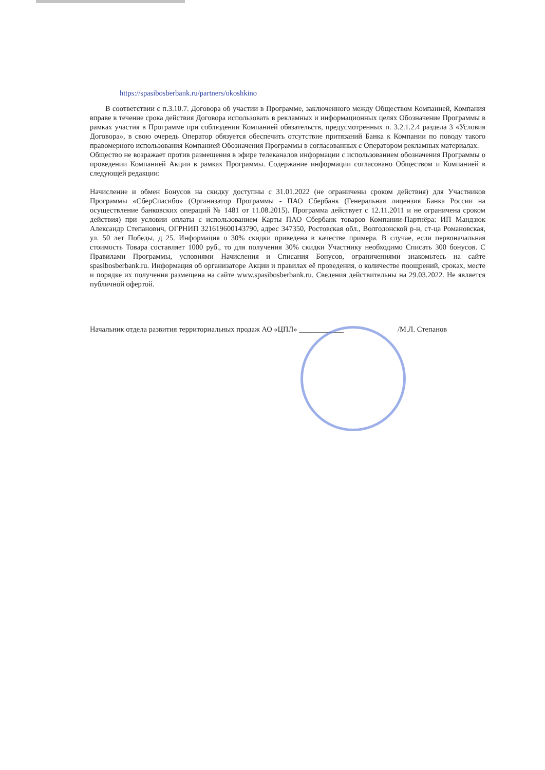https://spasibosberbank.ru/partners/okoshkino
В соответствии с п.3.10.7. Договора об участии в Программе, заключенного между Обществом Компанией, Компания вправе в течение срока действия Договора использовать в рекламных и информационных целях Обозначение Программы в рамках участия в Программе при соблюдении Компанией обязательств, предусмотренных п. 3.2.1.2.4 раздела 3 «Условия Договора», в свою очередь Оператор обязуется обеспечить отсутствие притязаний Банка к Компании по поводу такого правомерного использования Компанией Обозначения Программы в согласованных с Оператором рекламных материалах.
Общество не возражает против размещения в эфире телеканалов информации с использованием обозначения Программы о проведении Компанией Акции в рамках Программы. Содержание информации согласовано Обществом и Компанией в следующей редакции:
Начисление и обмен Бонусов на скидку доступны с 31.01.2022 (не ограничены сроком действия) для Участников Программы «СберСпасибо» (Организатор Программы - ПАО Сбербанк (Генеральная лицензия Банка России на осуществление банковских операций № 1481 от 11.08.2015). Программа действует с 12.11.2011 и не ограничена сроком действия) при условии оплаты с использованием Карты ПАО Сбербанк товаров Компании-Партнёра: ИП Мандзюк Александр Степанович, ОГРНИП 321619600143790, адрес 347350, Ростовская обл., Волгодонской р-н, ст-ца Романовская, ул. 50 лет Победы, д 25. Информация о 30% скидки приведена в качестве примера. В случае, если первоначальная стоимость Товара составляет 1000 руб., то для получения 30% скидки Участнику необходимо Списать 300 бонусов. С Правилами Программы, условиями Начисления и Списания Бонусов, ограничениями знакомьтесь на сайте spasibosberbank.ru. Информация об организаторе Акции и правилах её проведения, о количестве поощрений, сроках, месте и порядке их получения размещена на сайте www.spasibosberbank.ru. Сведения действительны на 29.03.2022. Не является публичной офертой.
Начальник отдела развития территориальных продаж АО «ЦПЛ» ____________ /М.Л. Степанов